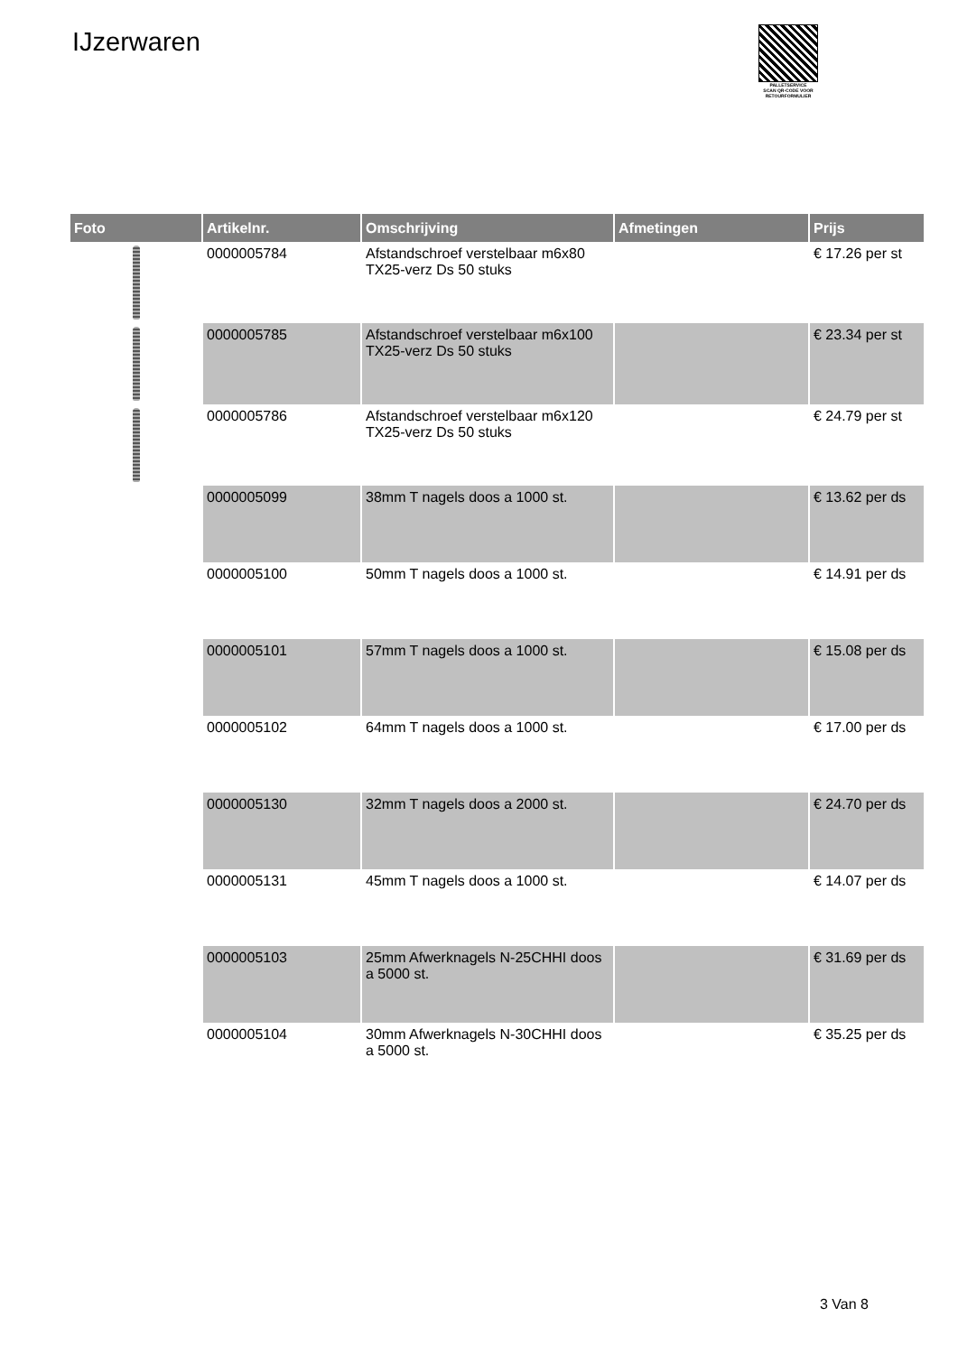IJzerwaren
PALLETSERVICE
SCAN QR-CODE VOOR RETOURFORMULIER
| Foto | Artikelnr. | Omschrijving | Afmetingen | Prijs |
| --- | --- | --- | --- | --- |
| | 0000005784 | Afstandschroef verstelbaar m6x80 TX25-verz Ds 50 stuks | | € 17.26 per st |
| | 0000005785 | Afstandschroef verstelbaar m6x100 TX25-verz Ds 50 stuks | | € 23.34 per st |
| | 0000005786 | Afstandschroef verstelbaar m6x120 TX25-verz Ds 50 stuks | | € 24.79 per st |
| | 0000005099 | 38mm T nagels doos a 1000 st. | | € 13.62 per ds |
| | 0000005100 | 50mm T nagels doos a 1000 st. | | € 14.91 per ds |
| | 0000005101 | 57mm T nagels doos a 1000 st. | | € 15.08 per ds |
| | 0000005102 | 64mm T nagels doos a 1000 st. | | € 17.00 per ds |
| | 0000005130 | 32mm T nagels doos a 2000 st. | | € 24.70 per ds |
| | 0000005131 | 45mm T nagels doos a 1000 st. | | € 14.07 per ds |
| | 0000005103 | 25mm Afwerknagels N-25CHHI doos a 5000 st. | | € 31.69 per ds |
| | 0000005104 | 30mm Afwerknagels N-30CHHI doos a 5000 st. | | € 35.25 per ds |
3 Van 8